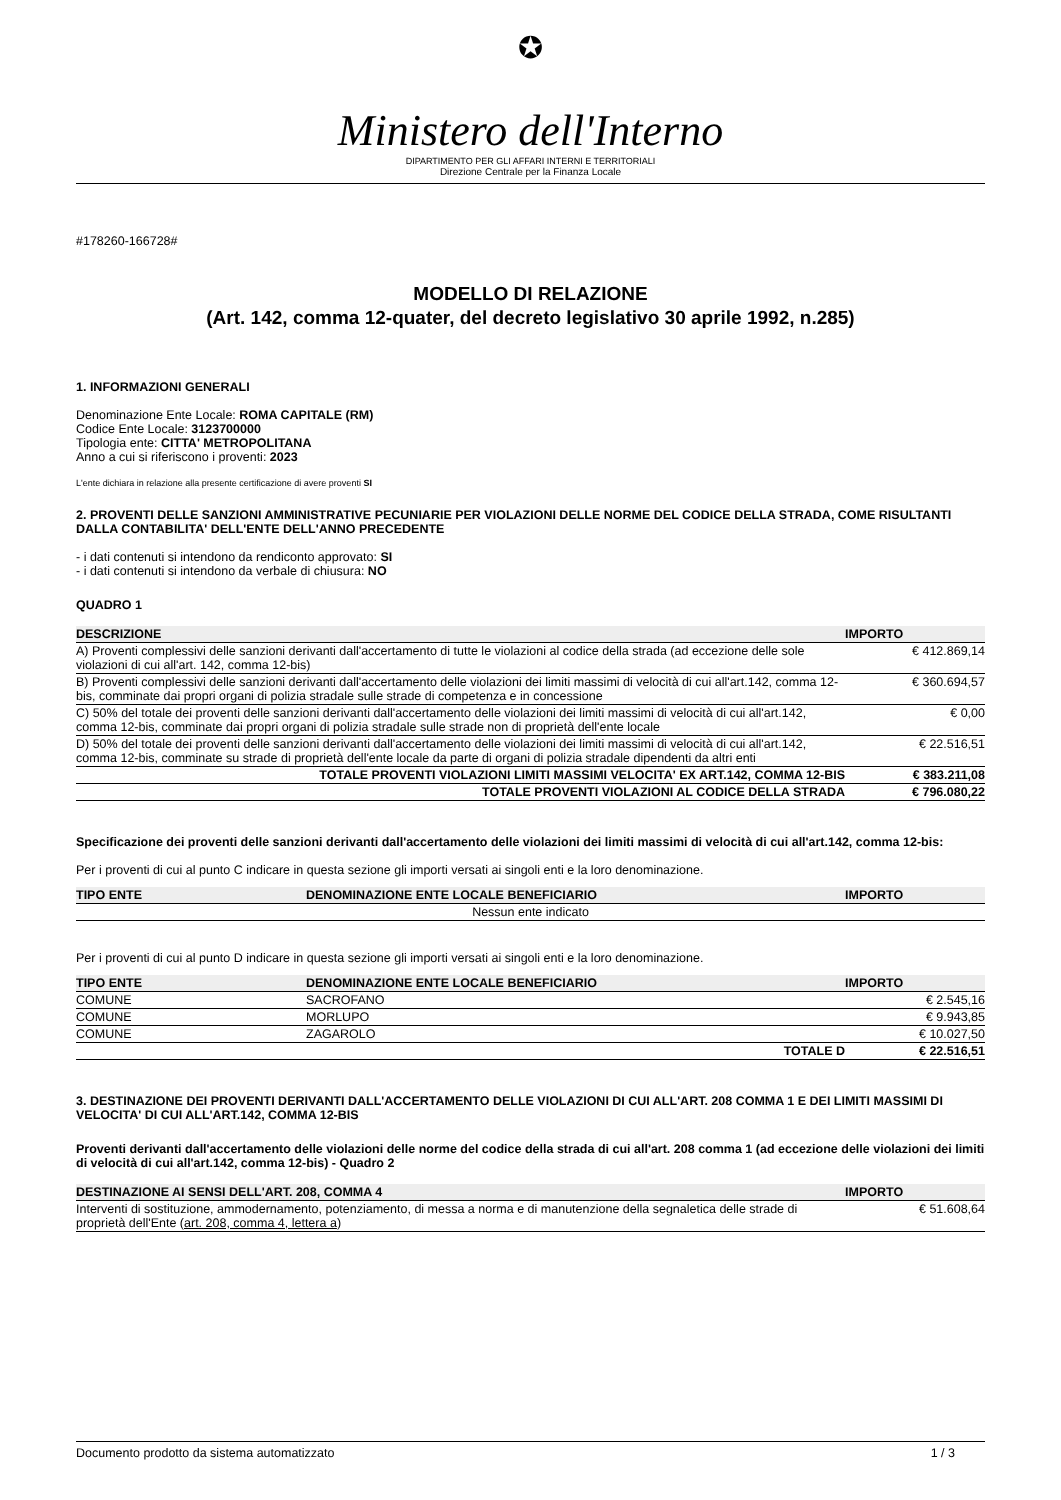✪
Ministero dell'Interno
DIPARTIMENTO PER GLI AFFARI INTERNI E TERRITORIALI
Direzione Centrale per la Finanza Locale
#178260-166728#
MODELLO DI RELAZIONE
(Art. 142, comma 12-quater, del decreto legislativo 30 aprile 1992, n.285)
1. INFORMAZIONI GENERALI
Denominazione Ente Locale: ROMA CAPITALE (RM)
Codice Ente Locale: 3123700000
Tipologia ente: CITTA' METROPOLITANA
Anno a cui si riferiscono i proventi: 2023
L'ente dichiara in relazione alla presente certificazione di avere proventi SI
2. PROVENTI DELLE SANZIONI AMMINISTRATIVE PECUNIARIE PER VIOLAZIONI DELLE NORME DEL CODICE DELLA STRADA, COME RISULTANTI DALLA CONTABILITA' DELL'ENTE DELL'ANNO PRECEDENTE
- i dati contenuti si intendono da rendiconto approvato: SI
- i dati contenuti si intendono da verbale di chiusura: NO
QUADRO 1
| DESCRIZIONE | IMPORTO |
| --- | --- |
| A) Proventi complessivi delle sanzioni derivanti dall'accertamento di tutte le violazioni al codice della strada (ad eccezione delle sole violazioni di cui all'art. 142, comma 12-bis) | € 412.869,14 |
| B) Proventi complessivi delle sanzioni derivanti dall'accertamento delle violazioni dei limiti massimi di velocità di cui all'art.142, comma 12-bis, comminate dai propri organi di polizia stradale sulle strade di competenza e in concessione | € 360.694,57 |
| C) 50% del totale dei proventi delle sanzioni derivanti dall'accertamento delle violazioni dei limiti massimi di velocità di cui all'art.142, comma 12-bis, comminate dai propri organi di polizia stradale sulle strade non di proprietà dell'ente locale | € 0,00 |
| D) 50% del totale dei proventi delle sanzioni derivanti dall'accertamento delle violazioni dei limiti massimi di velocità di cui all'art.142, comma 12-bis, comminate su strade di proprietà dell'ente locale da parte di organi di polizia stradale dipendenti da altri enti | € 22.516,51 |
| TOTALE PROVENTI VIOLAZIONI LIMITI MASSIMI VELOCITA' EX ART.142, COMMA 12-BIS | € 383.211,08 |
| TOTALE PROVENTI VIOLAZIONI AL CODICE DELLA STRADA | € 796.080,22 |
Specificazione dei proventi delle sanzioni derivanti dall'accertamento delle violazioni dei limiti massimi di velocità di cui all'art.142, comma 12-bis:
Per i proventi di cui al punto C indicare in questa sezione gli importi versati ai singoli enti e la loro denominazione.
| TIPO ENTE | DENOMINAZIONE ENTE LOCALE BENEFICIARIO | IMPORTO |
| --- | --- | --- |
| Nessun ente indicato | | |
Per i proventi di cui al punto D indicare in questa sezione gli importi versati ai singoli enti e la loro denominazione.
| TIPO ENTE | DENOMINAZIONE ENTE LOCALE BENEFICIARIO | IMPORTO |
| --- | --- | --- |
| COMUNE | SACROFANO | € 2.545,16 |
| COMUNE | MORLUPO | € 9.943,85 |
| COMUNE | ZAGAROLO | € 10.027,50 |
| | TOTALE D | € 22.516,51 |
3. DESTINAZIONE DEI PROVENTI DERIVANTI DALL'ACCERTAMENTO DELLE VIOLAZIONI DI CUI ALL'ART. 208 COMMA 1 E DEI LIMITI MASSIMI DI VELOCITA' DI CUI ALL'ART.142, COMMA 12-BIS
Proventi derivanti dall'accertamento delle violazioni delle norme del codice della strada di cui all'art. 208 comma 1 (ad eccezione delle violazioni dei limiti di velocità di cui all'art.142, comma 12-bis) - Quadro 2
| DESTINAZIONE AI SENSI DELL'ART. 208, COMMA 4 | IMPORTO |
| --- | --- |
| Interventi di sostituzione, ammodernamento, potenziamento, di messa a norma e di manutenzione della segnaletica delle strade di proprietà dell'Ente ( art. 208, comma 4, lettera a ) | € 51.608,64 |
Documento prodotto da sistema automatizzato 1 / 3